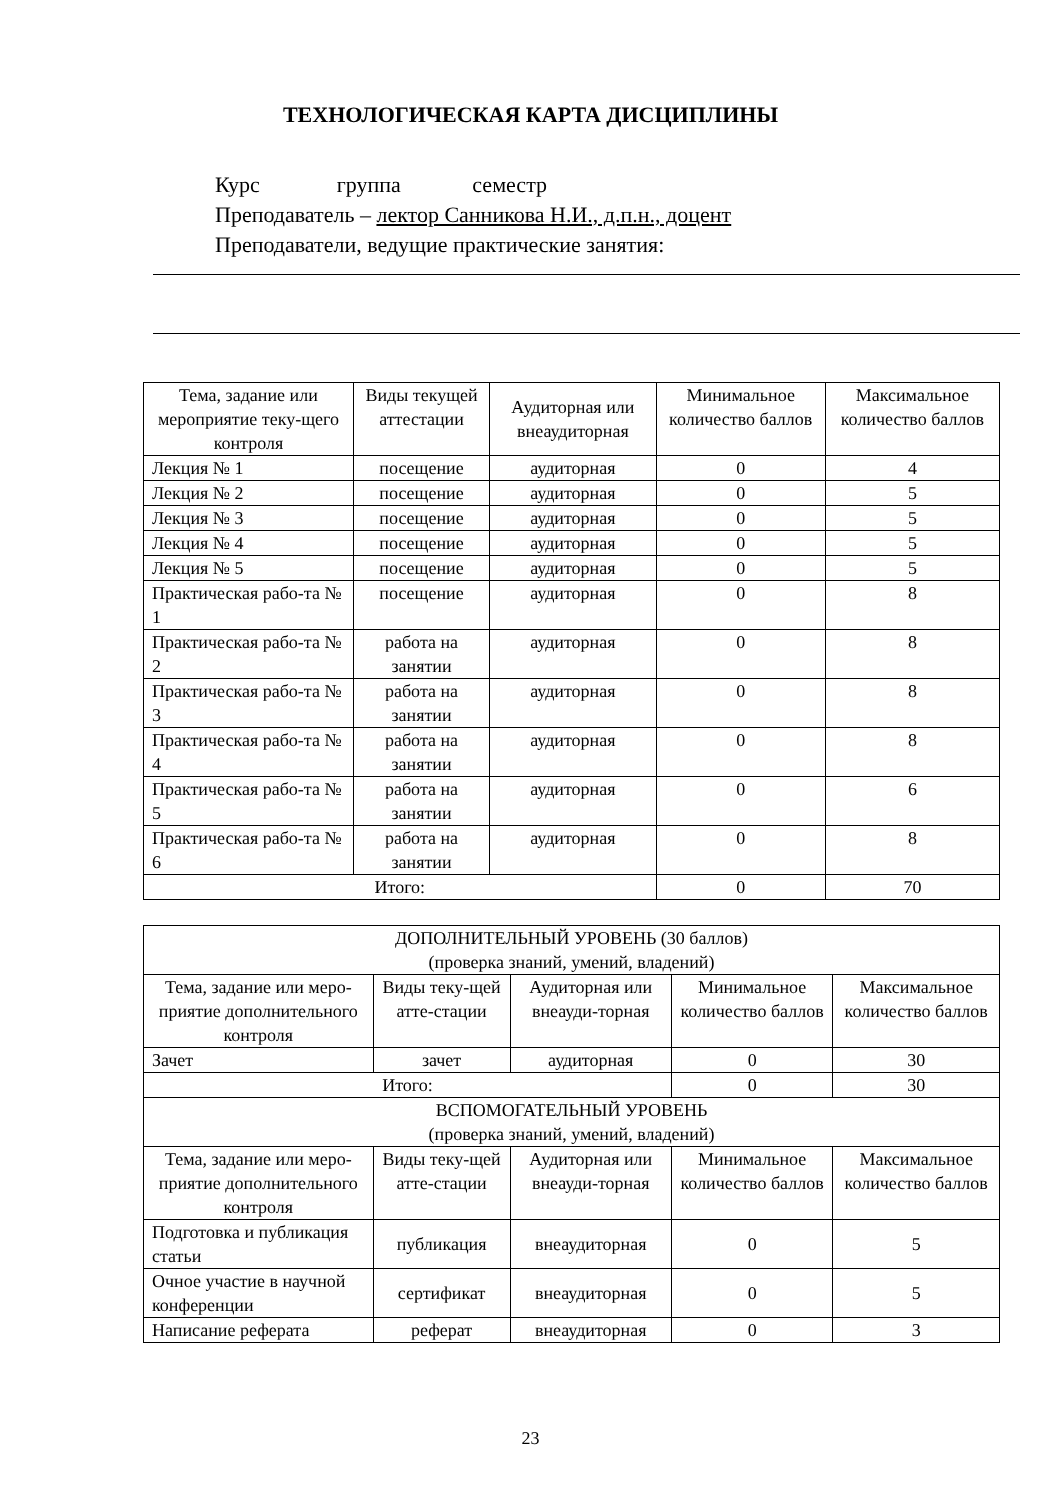ТЕХНОЛОГИЧЕСКАЯ КАРТА ДИСЦИПЛИНЫ
Курс группа семестр
Преподаватель – лектор Санникова Н.И., д.п.н., доцент
Преподаватели, ведущие практические занятия:
| Тема, задание или мероприятие теку-щего контроля | Виды текущей аттестации | Аудиторная или внеаудиторная | Минимальное количество баллов | Максимальное количество баллов |
| --- | --- | --- | --- | --- |
| Лекция № 1 | посещение | аудиторная | 0 | 4 |
| Лекция № 2 | посещение | аудиторная | 0 | 5 |
| Лекция № 3 | посещение | аудиторная | 0 | 5 |
| Лекция № 4 | посещение | аудиторная | 0 | 5 |
| Лекция № 5 | посещение | аудиторная | 0 | 5 |
| Практическая рабо-та № 1 | посещение | аудиторная | 0 | 8 |
| Практическая рабо-та № 2 | работа на занятии | аудиторная | 0 | 8 |
| Практическая рабо-та № 3 | работа на занятии | аудиторная | 0 | 8 |
| Практическая рабо-та № 4 | работа на занятии | аудиторная | 0 | 8 |
| Практическая рабо-та № 5 | работа на занятии | аудиторная | 0 | 6 |
| Практическая рабо-та № 6 | работа на занятии | аудиторная | 0 | 8 |
| Итого: | | | 0 | 70 |
| ДОПОЛНИТЕЛЬНЫЙ УРОВЕНЬ (30 баллов) (проверка знаний, умений, владений) | | | | |
| Тема, задание или меро-приятие дополнительного контроля | Виды теку-щей атте-стации | Аудиторная или внеауди-торная | Минимальное количество баллов | Максимальное количество баллов |
| Зачет | зачет | аудиторная | 0 | 30 |
| Итого: | | | 0 | 30 |
| ВСПОМОГАТЕЛЬНЫЙ УРОВЕНЬ (проверка знаний, умений, владений) | | | | |
| Тема, задание или меро-приятие дополнительного контроля | Виды теку-щей атте-стации | Аудиторная или внеауди-торная | Минимальное количество баллов | Максимальное количество баллов |
| Подготовка и публикация статьи | публикация | внеаудиторная | 0 | 5 |
| Очное участие в научной конференции | сертификат | внеаудиторная | 0 | 5 |
| Написание реферата | реферат | внеаудиторная | 0 | 3 |
23